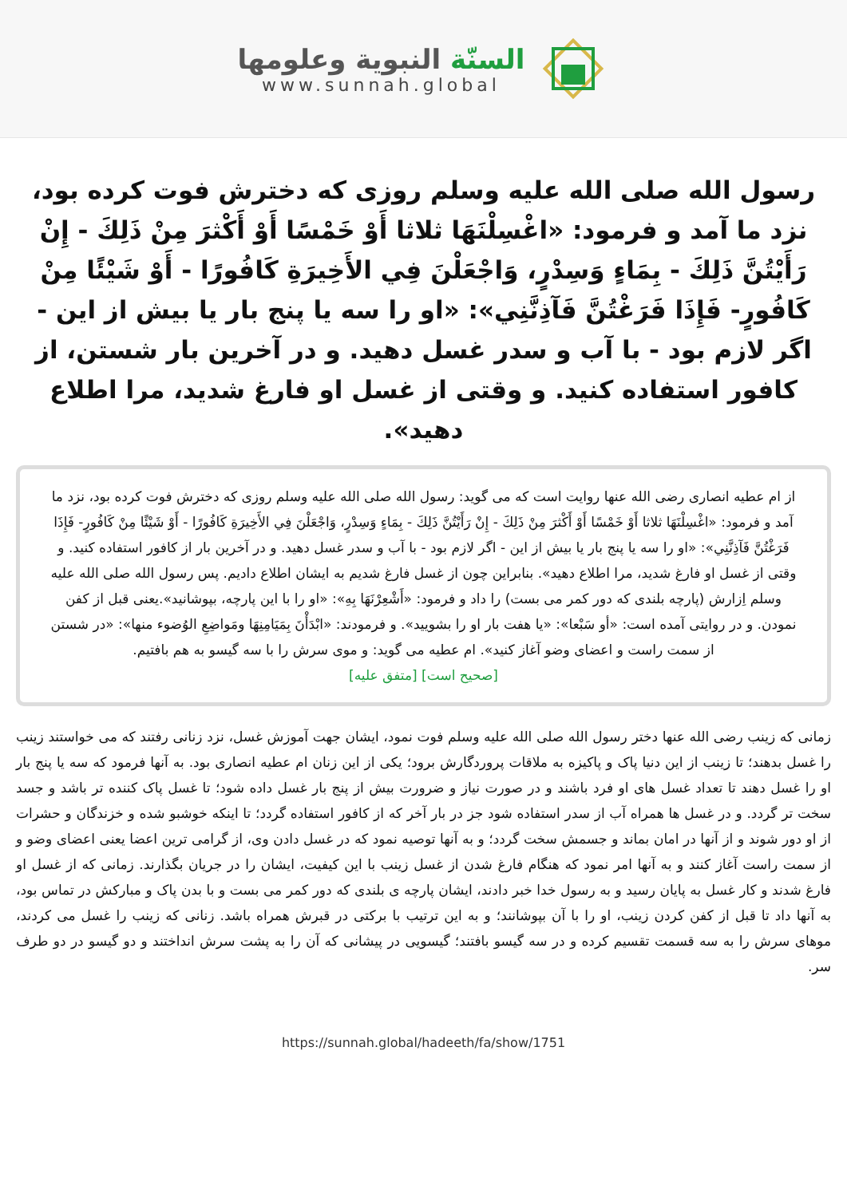السنّة النبوية وعلومها
www.sunnah.global
رسول الله صلى الله عليه وسلم روزى كه دخترش فوت كرده بود، نزد ما آمد و فرمود: «اغْسِلْنَهَا ثلاثا أَوْ خَمْسًا أَوْ أَكْثرَ مِنْ ذَلِكَ - إِنْ رَأَيْتُنَّ ذَلِكَ - بِمَاءٍ وَسِدْرٍ، وَاجْعَلْنَ فِي الأَخِيرَةِ كَافُورًا - أَوْ شَيْئًا مِنْ كَافُورٍ- فَإِذَا فَرَغْتُنَّ فَآذِنَّنِي»: «او را سه يا پنج بار يا بيش از اين - اگر لازم بود - با آب و سدر غسل دهيد. و در آخرين بار شستن، از كافور استفاده كنيد. و وقتى از غسل او فارغ شديد، مرا اطلاع دهيد».
از ام عطيه انصارى رضى الله عنها روايت است كه مى گويد: رسول الله صلى الله عليه وسلم روزى كه دخترش فوت كرده بود، نزد ما آمد و فرمود: «اغْسِلْنَهَا ثلاثا أَوْ خَمْسًا أَوْ أَكْثرَ مِنْ ذَلِكَ - إِنْ رَأَيْتُنَّ ذَلِكَ - بِمَاءٍ وَسِدْرٍ، وَاجْعَلْنَ فِي الأَخِيرَةِ كَافُورًا - أَوْ شَيْئًا مِنْ كَافُورٍ- فَإِذَا فَرَغْتُنَّ فَآذِنَّنِي»: «او را سه يا پنج بار يا بيش از اين - اگر لازم بود - با آب و سدر غسل دهيد. و در آخرين بار از كافور استفاده كنيد. و وقتى از غسل او فارغ شديد، مرا اطلاع دهيد». بنابراين چون از غسل فارغ شديم به ايشان اطلاع داديم. پس رسول الله صلى الله عليه وسلم اِزارش (پارچه بلندى كه دور كمر مى بست) را داد و فرمود: «أَشْعِرْنَهَا بِهِ»: «او را با اين پارچه، بپوشانيد».يعنى قبل از كفن نمودن. و در روايتى آمده است: «أو سَبْعا»: «يا هفت بار او را بشوييد». و فرمودند: «ابْدَأْنَ بِمَيَامِنِهَا ومَواضِعِ الوُضوء منها»: «در شستن از سمت راست و اعضاى وضو آغاز كنيد». ام عطيه مى گويد: و موى سرش را با سه گيسو به هم بافتيم.
[صحيح است] [متفق عليه]
زمانى كه زينب رضى الله عنها دختر رسول الله صلى الله عليه وسلم فوت نمود، ايشان جهت آموزش غسل، نزد زنانى رفتند كه مى خواستند زينب را غسل بدهند؛ تا زينب از اين دنيا پاک و پاكيزه به ملاقات پروردگارش برود؛ يكى از اين زنان ام عطيه انصارى بود. به آنها فرمود كه سه يا پنج بار او را غسل دهند تا تعداد غسل هاى او فرد باشند و در صورت نياز و ضرورت بيش از پنج بار غسل داده شود؛ تا غسل پاک كننده تر باشد و جسد سخت تر گردد. و در غسل ها همراه آب از سدر استفاده شود جز در بار آخر كه از كافور استفاده گردد؛ تا اينكه خوشبو شده و خزندگان و حشرات از او دور شوند و از آنها در امان بماند و جسمش سخت گردد؛ و به آنها توصيه نمود كه در غسل دادن وى، از گرامى ترين اعضا يعنى اعضاى وضو و از سمت راست آغاز كنند و به آنها امر نمود كه هنگام فارغ شدن از غسل زينب با اين كيفيت، ايشان را در جريان بگذارند. زمانى كه از غسل او فارغ شدند و كار غسل به پايان رسيد و به رسول خدا خبر دادند، ايشان پارچه ى بلندى كه دور كمر مى بست و با بدن پاک و مباركش در تماس بود، به آنها داد تا قبل از كفن كردن زينب، او را با آن بپوشانند؛ و به اين ترتيب با بركتى در قبرش همراه باشد. زنانى كه زينب را غسل مى كردند، موهاى سرش را به سه قسمت تقسيم كرده و در سه گيسو بافتند؛ گيسويى در پيشانى كه آن را به پشت سرش انداختند و دو گيسو در دو طرف سر.
https://sunnah.global/hadeeth/fa/show/1751